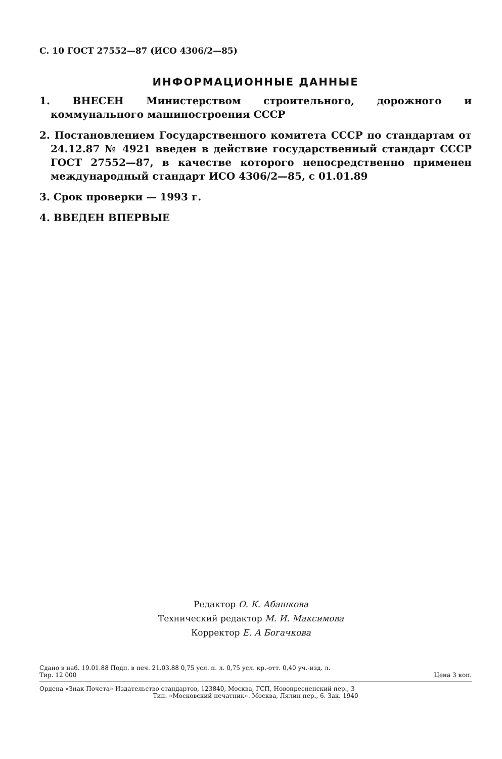С. 10 ГОСТ 27552—87 (ИСО 4306/2—85)
ИНФОРМАЦИОННЫЕ ДАННЫЕ
1. ВНЕСЕН Министерством строительного, дорожного и коммунального машиностроения СССР
2. Постановлением Государственного комитета СССР по стандартам от 24.12.87 № 4921 введен в действие государственный стандарт СССР ГОСТ 27552—87, в качестве которого непосредственно применен международный стандарт ИСО 4306/2—85, с 01.01.89
3. Срок проверки — 1993 г.
4. ВВЕДЕН ВПЕРВЫЕ
Редактор О. К. Абашкова
Технический редактор М. И. Максимова
Корректор Е. А Богачкова
Сдано в наб. 19.01.88 Подп. в печ. 21.03.88 0,75 усл. п. л. 0,75 усл. кр.-отт. 0,40 уч.-изд. л.
Тир. 12 000 Цена 3 коп.
Ордена «Знак Почета» Издательство стандартов, 123840, Москва, ГСП, Новопресненский пер., 3
Тип. «Московский печатник». Москва, Лялин пер., 6. Зак. 1940